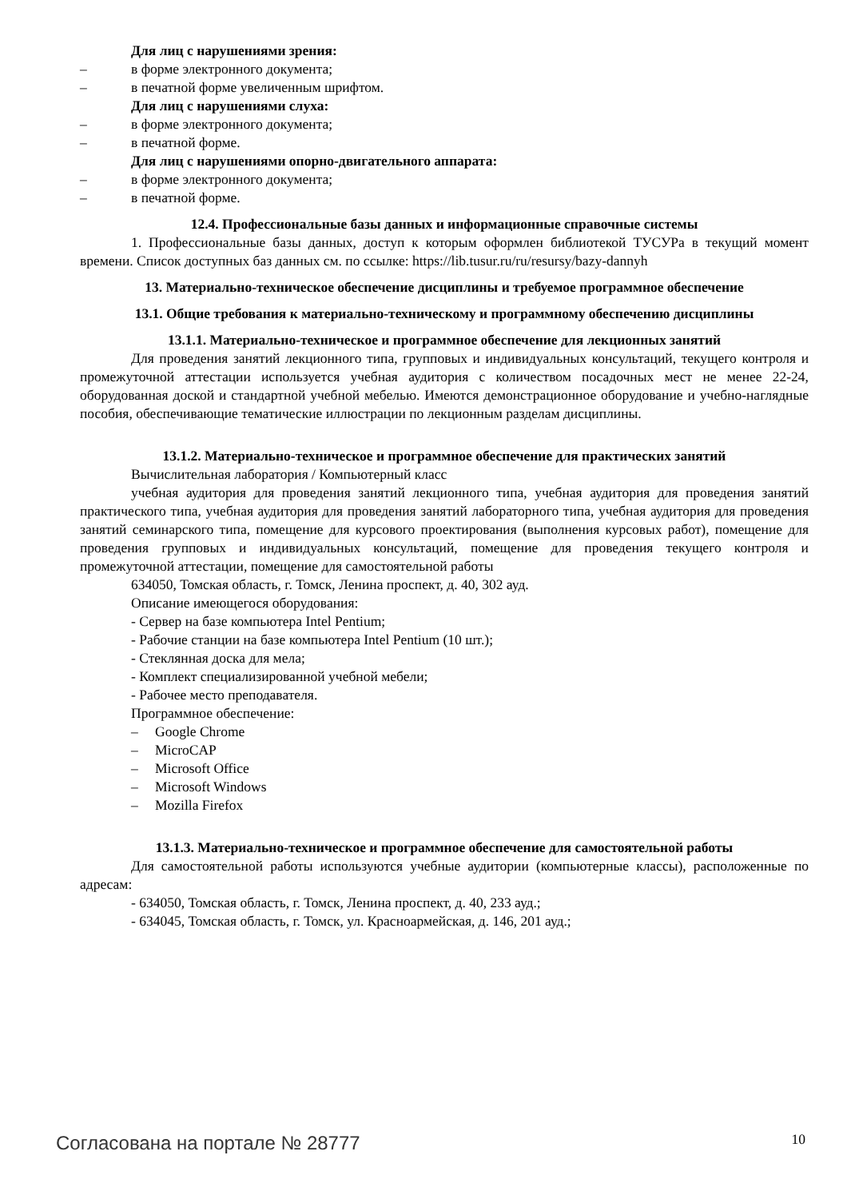Для лиц с нарушениями зрения:
– в форме электронного документа;
– в печатной форме увеличенным шрифтом.
Для лиц с нарушениями слуха:
– в форме электронного документа;
– в печатной форме.
Для лиц с нарушениями опорно-двигательного аппарата:
– в форме электронного документа;
– в печатной форме.
12.4. Профессиональные базы данных и информационные справочные системы
1. Профессиональные базы данных, доступ к которым оформлен библиотекой ТУСУРа в текущий момент времени. Список доступных баз данных см. по ссылке: https://lib.tusur.ru/ru/resursy/bazy-dannyh
13. Материально-техническое обеспечение дисциплины и требуемое программное обеспечение
13.1. Общие требования к материально-техническому и программному обеспечению дисциплины
13.1.1. Материально-техническое и программное обеспечение для лекционных занятий
Для проведения занятий лекционного типа, групповых и индивидуальных консультаций, текущего контроля и промежуточной аттестации используется учебная аудитория с количеством посадочных мест не менее 22-24, оборудованная доской и стандартной учебной мебелью. Имеются демонстрационное оборудование и учебно-наглядные пособия, обеспечивающие тематические иллюстрации по лекционным разделам дисциплины.
13.1.2. Материально-техническое и программное обеспечение для практических занятий
Вычислительная лаборатория / Компьютерный класс
учебная аудитория для проведения занятий лекционного типа, учебная аудитория для проведения занятий практического типа, учебная аудитория для проведения занятий лабораторного типа, учебная аудитория для проведения занятий семинарского типа, помещение для курсового проектирования (выполнения курсовых работ), помещение для проведения групповых и индивидуальных консультаций, помещение для проведения текущего контроля и промежуточной аттестации, помещение для самостоятельной работы
634050, Томская область, г. Томск, Ленина проспект, д. 40, 302 ауд.
Описание имеющегося оборудования:
- Сервер на базе компьютера Intel Pentium;
- Рабочие станции на базе компьютера Intel Pentium (10 шт.);
- Стеклянная доска для мела;
- Комплект специализированной учебной мебели;
- Рабочее место преподавателя.
Программное обеспечение:
– Google Chrome
– MicroCAP
– Microsoft Office
– Microsoft Windows
– Mozilla Firefox
13.1.3. Материально-техническое и программное обеспечение для самостоятельной работы
Для самостоятельной работы используются учебные аудитории (компьютерные классы), расположенные по адресам:
- 634050, Томская область, г. Томск, Ленина проспект, д. 40, 233 ауд.;
- 634045, Томская область, г. Томск, ул. Красноармейская, д. 146, 201 ауд.;
Согласована на портале № 28777 10